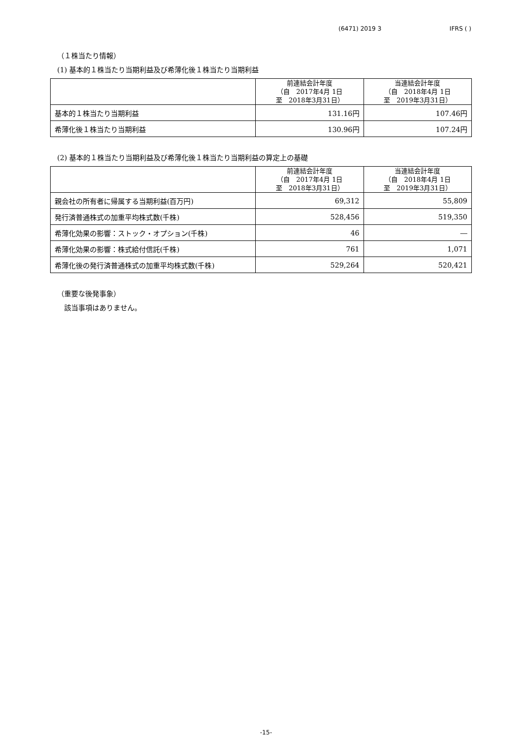(6471) 2019 3 IFRS ( )
（１株当たり情報）
(1) 基本的１株当たり当期利益及び希薄化後１株当たり当期利益
| | 前連結会計年度 （自 2017年4月 1日 至 2018年3月31日） | 当連結会計年度 （自 2018年4月 1日 至 2019年3月31日） |
| --- | --- | --- |
| 基本的１株当たり当期利益 | 131.16円 | 107.46円 |
| 希薄化後１株当たり当期利益 | 130.96円 | 107.24円 |
(2) 基本的１株当たり当期利益及び希薄化後１株当たり当期利益の算定上の基礎
| | 前連結会計年度 （自 2017年4月 1日 至 2018年3月31日） | 当連結会計年度 （自 2018年4月 1日 至 2019年3月31日） |
| --- | --- | --- |
| 親会社の所有者に帰属する当期利益(百万円) | 69,312 | 55,809 |
| 発行済普通株式の加重平均株式数(千株) | 528,456 | 519,350 |
| 希薄化効果の影響：ストック・オプション(千株) | 46 | ― |
| 希薄化効果の影響：株式給付信託(千株) | 761 | 1,071 |
| 希薄化後の発行済普通株式の加重平均株式数(千株) | 529,264 | 520,421 |
（重要な後発事象）
　該当事項はありません。
-15-